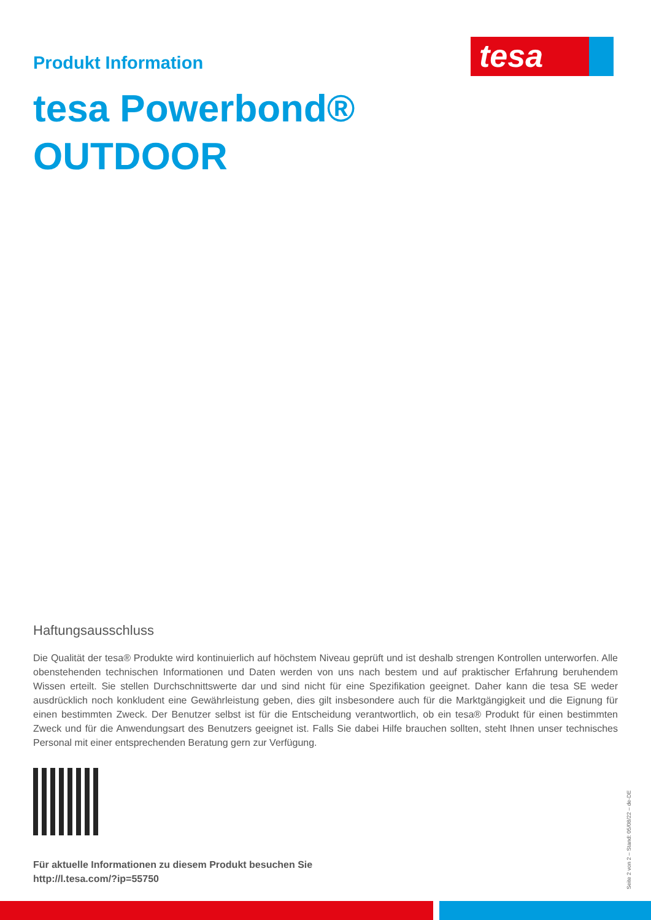tesa
Produkt Information
tesa Powerbond®
OUTDOOR
Haftungsausschluss
Die Qualität der tesa® Produkte wird kontinuierlich auf höchstem Niveau geprüft und ist deshalb strengen Kontrollen unterworfen. Alle obenstehenden technischen Informationen und Daten werden von uns nach bestem und auf praktischer Erfahrung beruhendem Wissen erteilt. Sie stellen Durchschnittswerte dar und sind nicht für eine Spezifikation geeignet. Daher kann die tesa SE weder ausdrücklich noch konkludent eine Gewährleistung geben, dies gilt insbesondere auch für die Marktgängigkeit und die Eignung für einen bestimmten Zweck. Der Benutzer selbst ist für die Entscheidung verantwortlich, ob ein tesa® Produkt für einen bestimmten Zweck und für die Anwendungsart des Benutzers geeignet ist. Falls Sie dabei Hilfe brauchen sollten, steht Ihnen unser technisches Personal mit einer entsprechenden Beratung gern zur Verfügung.
Für aktuelle Informationen zu diesem Produkt besuchen Sie
http://l.tesa.com/?ip=55750
Seite 2 von 2 – Stand: 05/08/22 – de-DE